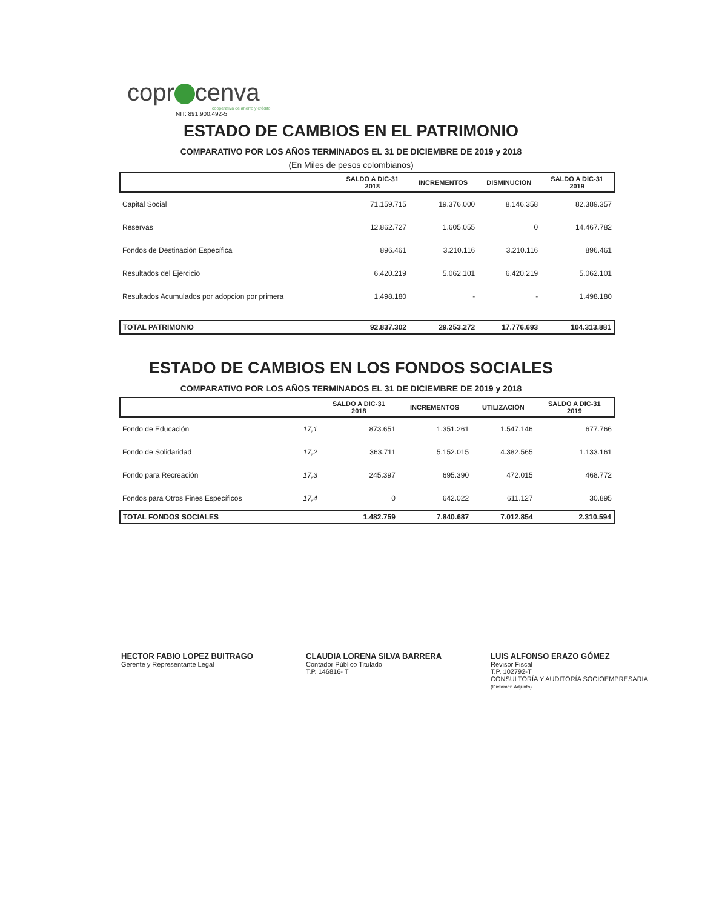copr cenva
cooperativa de ahorro y crédito
NIT: 891.900.492-5
ESTADO DE CAMBIOS EN EL PATRIMONIO
COMPARATIVO POR LOS AÑOS TERMINADOS EL 31 DE DICIEMBRE DE 2019 y 2018
(En Miles de pesos colombianos)
| | SALDO A DIC-31 2018 | INCREMENTOS | DISMINUCION | SALDO A DIC-31 2019 |
| --- | --- | --- | --- | --- |
| Capital Social | 71.159.715 | 19.376.000 | 8.146.358 | 82.389.357 |
| Reservas | 12.862.727 | 1.605.055 | 0 | 14.467.782 |
| Fondos de Destinación Específica | 896.461 | 3.210.116 | 3.210.116 | 896.461 |
| Resultados del Ejercicio | 6.420.219 | 5.062.101 | 6.420.219 | 5.062.101 |
| Resultados Acumulados por adopcion por primera | 1.498.180 | - | - | 1.498.180 |
| TOTAL PATRIMONIO | 92.837.302 | 29.253.272 | 17.776.693 | 104.313.881 |
ESTADO DE CAMBIOS EN LOS FONDOS SOCIALES
COMPARATIVO POR LOS AÑOS TERMINADOS EL 31 DE DICIEMBRE DE 2019 y 2018
| | | SALDO A DIC-31 2018 | INCREMENTOS | UTILIZACIÓN | SALDO A DIC-31 2019 |
| --- | --- | --- | --- | --- | --- |
| Fondo de Educación | 17,1 | 873.651 | 1.351.261 | 1.547.146 | 677.766 |
| Fondo de Solidaridad | 17,2 | 363.711 | 5.152.015 | 4.382.565 | 1.133.161 |
| Fondo para Recreación | 17,3 | 245.397 | 695.390 | 472.015 | 468.772 |
| Fondos para Otros Fines Específicos | 17,4 | 0 | 642.022 | 611.127 | 30.895 |
| TOTAL FONDOS SOCIALES | | 1.482.759 | 7.840.687 | 7.012.854 | 2.310.594 |
HECTOR FABIO LOPEZ BUITRAGO
Gerente y Representante Legal
CLAUDIA LORENA SILVA BARRERA
Contador Público Titulado
T.P. 146816- T
LUIS ALFONSO ERAZO GÓMEZ
Revisor Fiscal
T.P. 102792-T
CONSULTORÍA Y AUDITORÍA SOCIOEMPRESARIA
(Dictamen Adjunto)